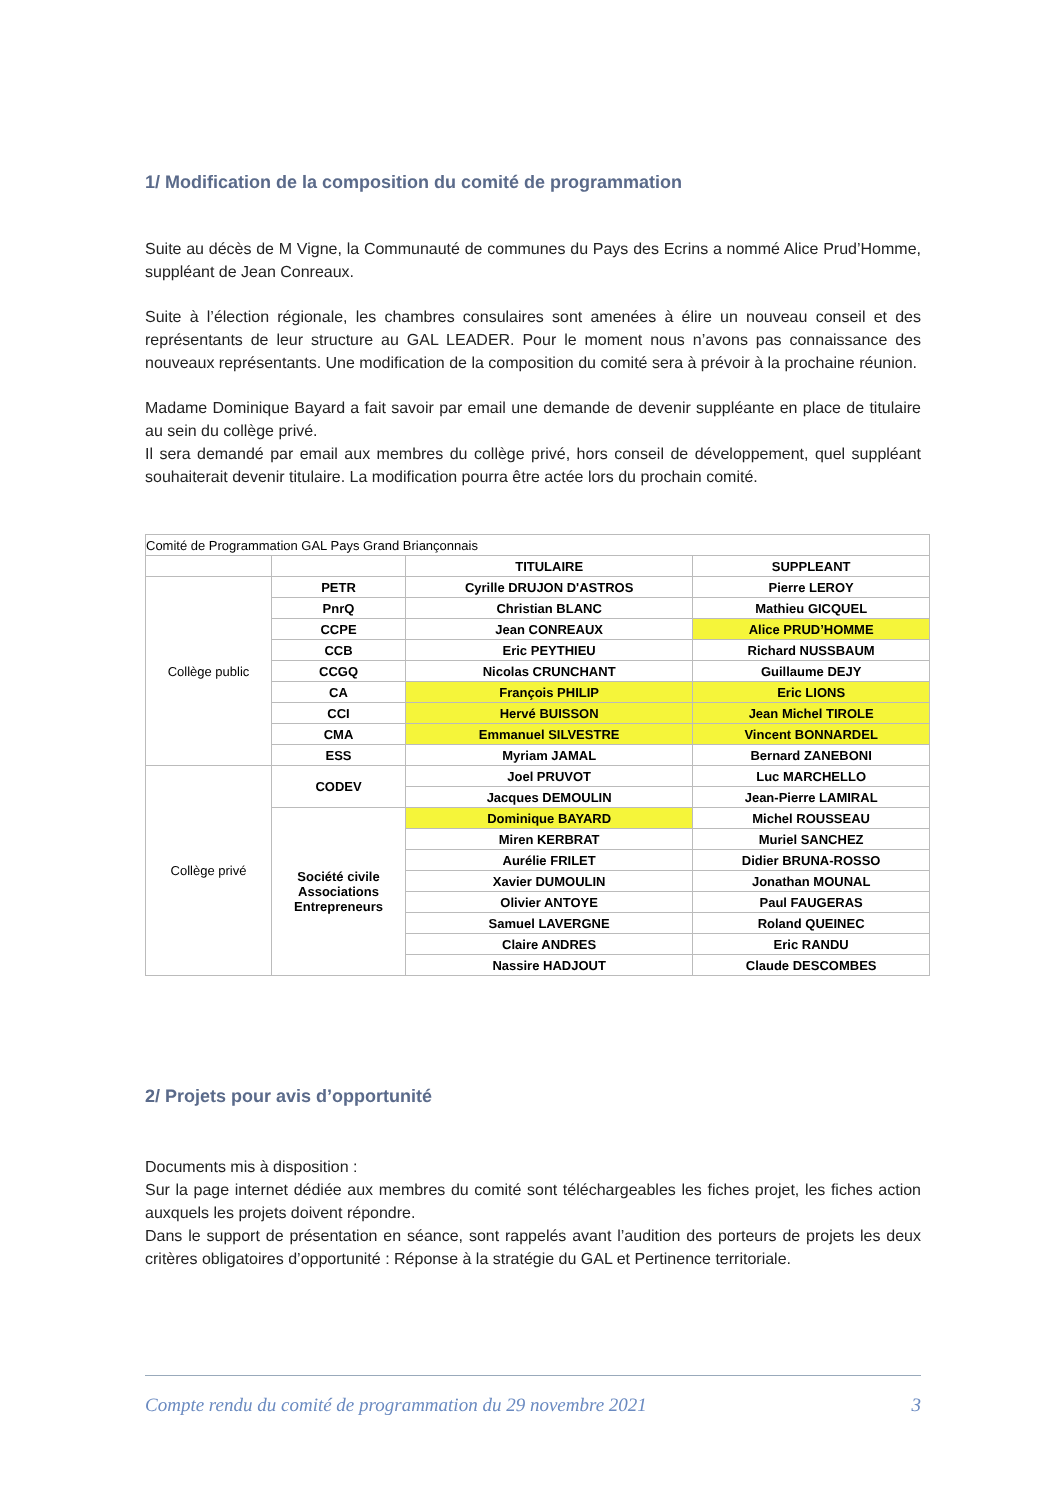1/ Modification de la composition du comité de programmation
Suite au décès de M Vigne, la Communauté de communes du Pays des Ecrins a nommé Alice Prud’Homme, suppléant de Jean Conreaux.
Suite à l’élection régionale, les chambres consulaires sont amenées à élire un nouveau conseil et des représentants de leur structure au GAL LEADER. Pour le moment nous n’avons pas connaissance des nouveaux représentants. Une modification de la composition du comité sera à prévoir à la prochaine réunion.
Madame Dominique Bayard a fait savoir par email une demande de devenir suppléante en place de titulaire au sein du collège privé.
Il sera demandé par email aux membres du collège privé, hors conseil de développement, quel suppléant souhaiterait devenir titulaire. La modification pourra être actée lors du prochain comité.
| Comité de Programmation GAL Pays Grand Briançonnais | | | |
| | | TITULAIRE | SUPPLEANT |
| Collège public | PETR | Cyrille DRUJON D'ASTROS | Pierre LEROY |
| | PnrQ | Christian BLANC | Mathieu GICQUEL |
| | CCPE | Jean CONREAUX | Alice PRUD’HOMME |
| | CCB | Eric PEYTHIEU | Richard NUSSBAUM |
| | CCGQ | Nicolas CRUNCHANT | Guillaume DEJY |
| | CA | François PHILIP | Eric LIONS |
| | CCI | Hervé BUISSON | Jean Michel TIROLE |
| | CMA | Emmanuel SILVESTRE | Vincent BONNARDEL |
| | ESS | Myriam JAMAL | Bernard ZANEBONI |
| Collège privé | CODEV | Joel PRUVOT | Luc MARCHELLO |
| | | Jacques DEMOULIN | Jean-Pierre LAMIRAL |
| | Société civile Associations Entrepreneurs | Dominique BAYARD | Michel ROUSSEAU |
| | | Miren KERBRAT | Muriel SANCHEZ |
| | | Aurélie FRILET | Didier BRUNA-ROSSO |
| | | Xavier DUMOULIN | Jonathan MOUNAL |
| | | Olivier ANTOYE | Paul FAUGERAS |
| | | Samuel LAVERGNE | Roland QUEINEC |
| | | Claire ANDRES | Eric RANDU |
| | | Nassire HADJOUT | Claude DESCOMBES |
2/ Projets pour avis d’opportunité
Documents mis à disposition :
Sur la page internet dédiée aux membres du comité sont téléchargeables les fiches projet, les fiches action auxquels les projets doivent répondre.
Dans le support de présentation en séance, sont rappelés avant l’audition des porteurs de projets les deux critères obligatoires d’opportunité : Réponse à la stratégie du GAL et Pertinence territoriale.
Compte rendu du comité de programmation du 29 novembre 2021 3